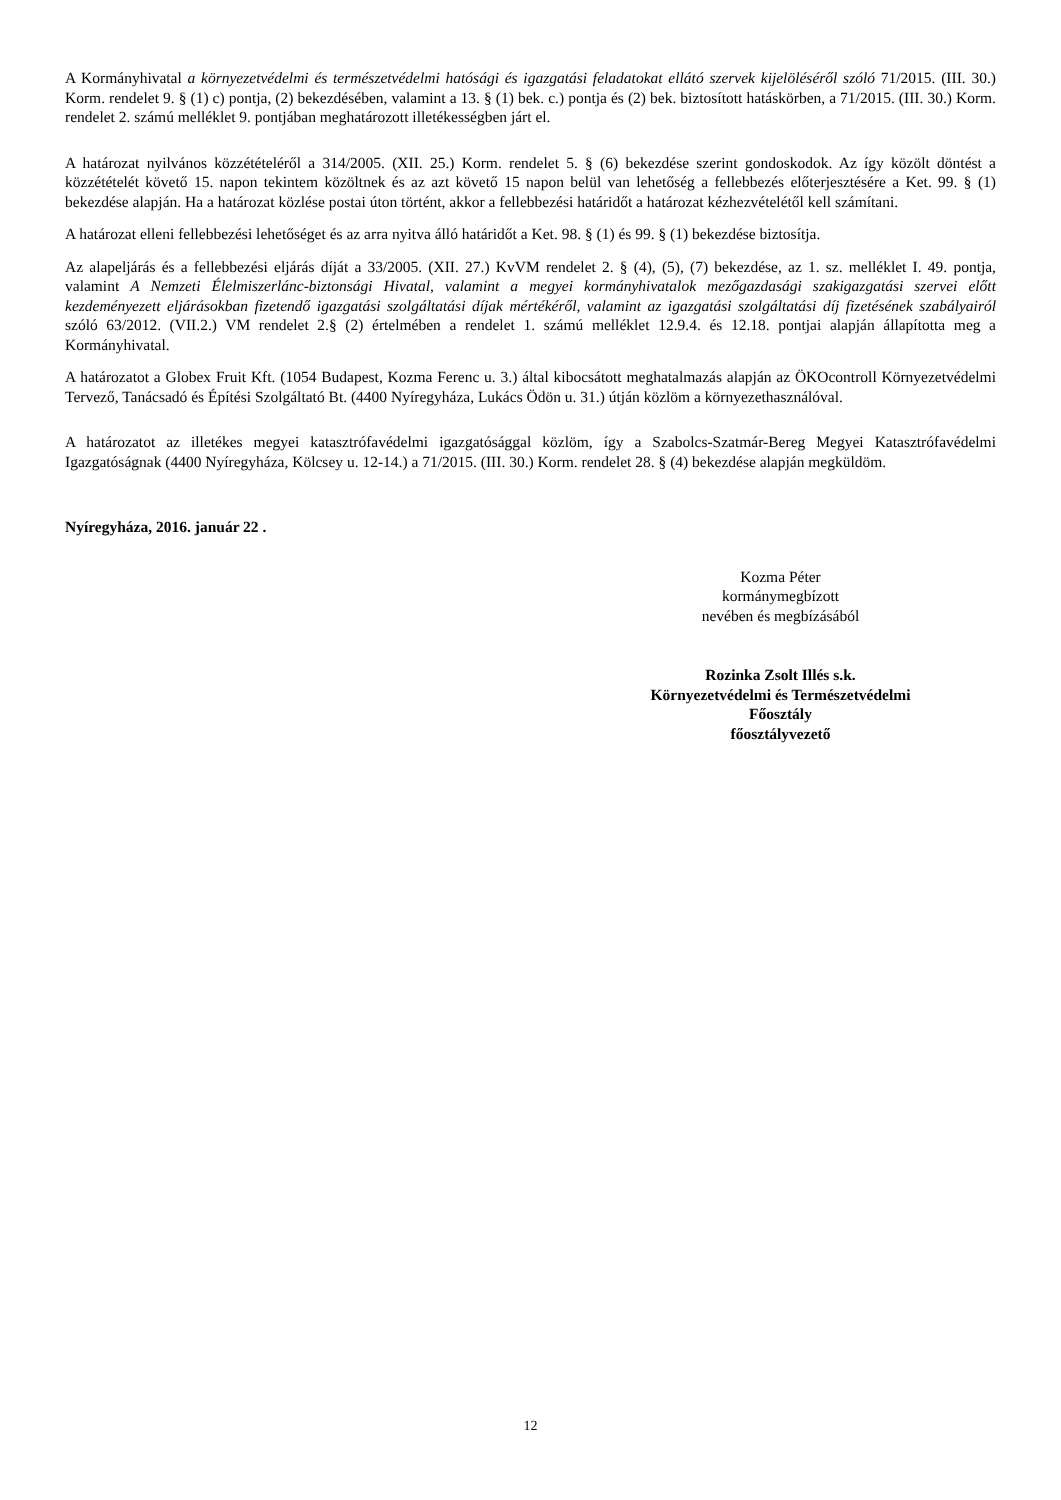A Kormányhivatal a környezetvédelmi és természetvédelmi hatósági és igazgatási feladatokat ellátó szervek kijelöléséről szóló 71/2015. (III. 30.) Korm. rendelet 9. § (1) c) pontja, (2) bekezdésében, valamint a 13. § (1) bek. c.) pontja és (2) bek. biztosított hatáskörben, a 71/2015. (III. 30.) Korm. rendelet 2. számú melléklet 9. pontjában meghatározott illetékességben járt el.
A határozat nyilvános közzétételéről a 314/2005. (XII. 25.) Korm. rendelet 5. § (6) bekezdése szerint gondoskodok. Az így közölt döntést a közzétételét követő 15. napon tekintem közöltnek és az azt követő 15 napon belül van lehetőség a fellebbezés előterjesztésére a Ket. 99. § (1) bekezdése alapján. Ha a határozat közlése postai úton történt, akkor a fellebbezési határidőt a határozat kézhezvételétől kell számítani.
A határozat elleni fellebbezési lehetőséget és az arra nyitva álló határidőt a Ket. 98. § (1) és 99. § (1) bekezdése biztosítja.
Az alapeljárás és a fellebbezési eljárás díját a 33/2005. (XII. 27.) KvVM rendelet 2. § (4), (5), (7) bekezdése, az 1. sz. melléklet I. 49. pontja, valamint A Nemzeti Élelmiszerlánc-biztonsági Hivatal, valamint a megyei kormányhivatalok mezőgazdasági szakigazgatási szervei előtt kezdeményezett eljárásokban fizetendő igazgatási szolgáltatási díjak mértékéről, valamint az igazgatási szolgáltatási díj fizetésének szabályairól szóló 63/2012. (VII.2.) VM rendelet 2.§ (2) értelmében a rendelet 1. számú melléklet 12.9.4. és 12.18. pontjai alapján állapította meg a Kormányhivatal.
A határozatot a Globex Fruit Kft. (1054 Budapest, Kozma Ferenc u. 3.) által kibocsátott meghatalmazás alapján az ÖKOcontroll Környezetvédelmi Tervező, Tanácsadó és Építési Szolgáltató Bt. (4400 Nyíregyháza, Lukács Ödön u. 31.) útján közlöm a környezethasználóval.
A határozatot az illetékes megyei katasztrófavédelmi igazgatósággal közlöm, így a Szabolcs-Szatmár-Bereg Megyei Katasztrófavédelmi Igazgatóságnak (4400 Nyíregyháza, Kölcsey u. 12-14.) a 71/2015. (III. 30.) Korm. rendelet 28. § (4) bekezdése alapján megküldöm.
Nyíregyháza, 2016. január 22 .
Kozma Péter
kormánymegbízott
nevében és megbízásából
Rozinka Zsolt Illés s.k.
Környezetvédelmi és Természetvédelmi
Főosztály
főosztályvezető
12